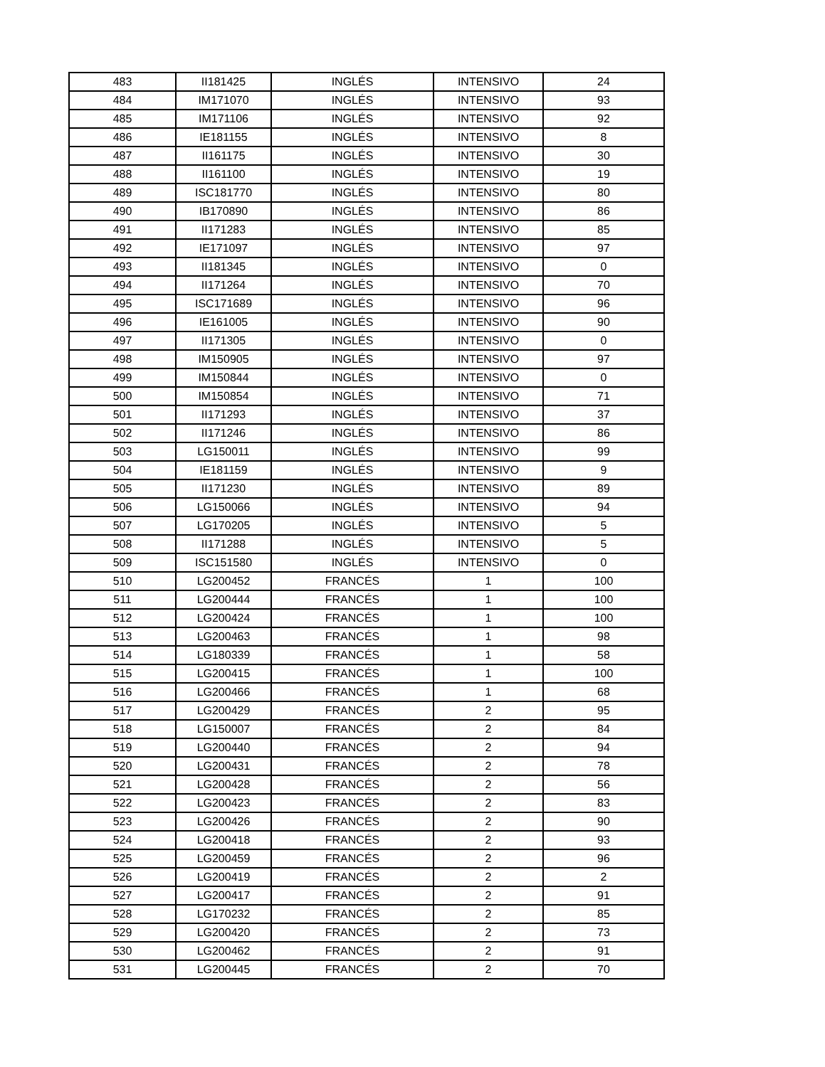| 483 | II181425 | INGLÉS | INTENSIVO | 24 |
| 484 | IM171070 | INGLÉS | INTENSIVO | 93 |
| 485 | IM171106 | INGLÉS | INTENSIVO | 92 |
| 486 | IE181155 | INGLÉS | INTENSIVO | 8 |
| 487 | II161175 | INGLÉS | INTENSIVO | 30 |
| 488 | II161100 | INGLÉS | INTENSIVO | 19 |
| 489 | ISC181770 | INGLÉS | INTENSIVO | 80 |
| 490 | IB170890 | INGLÉS | INTENSIVO | 86 |
| 491 | II171283 | INGLÉS | INTENSIVO | 85 |
| 492 | IE171097 | INGLÉS | INTENSIVO | 97 |
| 493 | II181345 | INGLÉS | INTENSIVO | 0 |
| 494 | II171264 | INGLÉS | INTENSIVO | 70 |
| 495 | ISC171689 | INGLÉS | INTENSIVO | 96 |
| 496 | IE161005 | INGLÉS | INTENSIVO | 90 |
| 497 | II171305 | INGLÉS | INTENSIVO | 0 |
| 498 | IM150905 | INGLÉS | INTENSIVO | 97 |
| 499 | IM150844 | INGLÉS | INTENSIVO | 0 |
| 500 | IM150854 | INGLÉS | INTENSIVO | 71 |
| 501 | II171293 | INGLÉS | INTENSIVO | 37 |
| 502 | II171246 | INGLÉS | INTENSIVO | 86 |
| 503 | LG150011 | INGLÉS | INTENSIVO | 99 |
| 504 | IE181159 | INGLÉS | INTENSIVO | 9 |
| 505 | II171230 | INGLÉS | INTENSIVO | 89 |
| 506 | LG150066 | INGLÉS | INTENSIVO | 94 |
| 507 | LG170205 | INGLÉS | INTENSIVO | 5 |
| 508 | II171288 | INGLÉS | INTENSIVO | 5 |
| 509 | ISC151580 | INGLÉS | INTENSIVO | 0 |
| 510 | LG200452 | FRANCÉS | 1 | 100 |
| 511 | LG200444 | FRANCÉS | 1 | 100 |
| 512 | LG200424 | FRANCÉS | 1 | 100 |
| 513 | LG200463 | FRANCÉS | 1 | 98 |
| 514 | LG180339 | FRANCÉS | 1 | 58 |
| 515 | LG200415 | FRANCÉS | 1 | 100 |
| 516 | LG200466 | FRANCÉS | 1 | 68 |
| 517 | LG200429 | FRANCÉS | 2 | 95 |
| 518 | LG150007 | FRANCÉS | 2 | 84 |
| 519 | LG200440 | FRANCÉS | 2 | 94 |
| 520 | LG200431 | FRANCÉS | 2 | 78 |
| 521 | LG200428 | FRANCÉS | 2 | 56 |
| 522 | LG200423 | FRANCÉS | 2 | 83 |
| 523 | LG200426 | FRANCÉS | 2 | 90 |
| 524 | LG200418 | FRANCÉS | 2 | 93 |
| 525 | LG200459 | FRANCÉS | 2 | 96 |
| 526 | LG200419 | FRANCÉS | 2 | 2 |
| 527 | LG200417 | FRANCÉS | 2 | 91 |
| 528 | LG170232 | FRANCÉS | 2 | 85 |
| 529 | LG200420 | FRANCÉS | 2 | 73 |
| 530 | LG200462 | FRANCÉS | 2 | 91 |
| 531 | LG200445 | FRANCÉS | 2 | 70 |